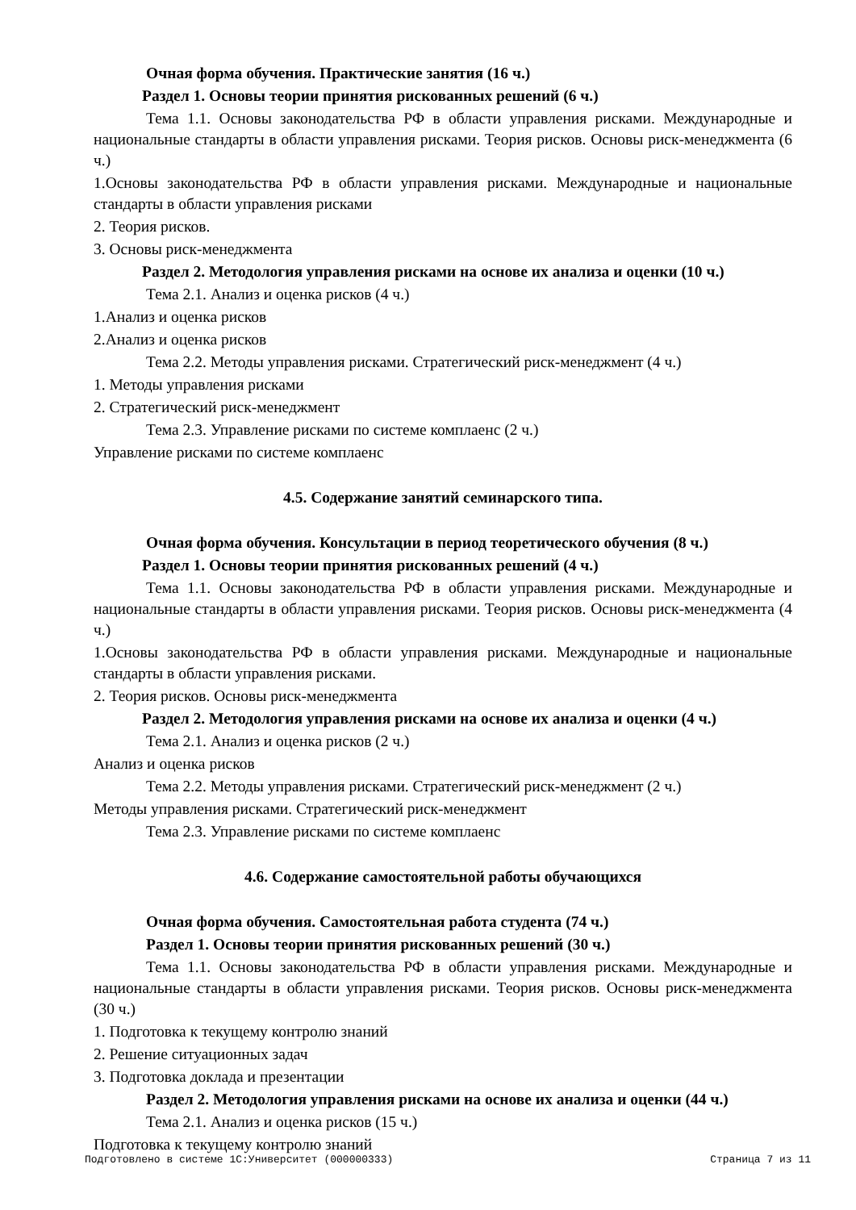Очная форма обучения. Практические занятия (16 ч.)
Раздел 1. Основы теории принятия рискованных решений (6 ч.)
Тема 1.1. Основы законодательства РФ в области управления рисками. Международные и национальные стандарты в области управления рисками. Теория рисков. Основы риск-менеджмента (6 ч.)
1.Основы законодательства РФ в области управления рисками. Международные и национальные стандарты в области управления рисками
2. Теория рисков.
3. Основы риск-менеджмента
Раздел 2. Методология управления рисками на основе их анализа и оценки (10 ч.)
Тема 2.1. Анализ и оценка рисков (4 ч.)
1.Анализ и оценка рисков
2.Анализ и оценка рисков
Тема 2.2. Методы управления рисками. Стратегический риск-менеджмент (4 ч.)
1. Методы управления рисками
2. Стратегический риск-менеджмент
Тема 2.3. Управление рисками по системе комплаенс (2 ч.)
Управление рисками по системе комплаенс
4.5. Содержание занятий семинарского типа.
Очная форма обучения. Консультации в период теоретического обучения (8 ч.)
Раздел 1. Основы теории принятия рискованных решений (4 ч.)
Тема 1.1. Основы законодательства РФ в области управления рисками. Международные и национальные стандарты в области управления рисками. Теория рисков. Основы риск-менеджмента (4 ч.)
1.Основы законодательства РФ в области управления рисками. Международные и национальные стандарты в области управления рисками.
2. Теория рисков. Основы риск-менеджмента
Раздел 2. Методология управления рисками на основе их анализа и оценки (4 ч.)
Тема 2.1. Анализ и оценка рисков (2 ч.)
Анализ и оценка рисков
Тема 2.2. Методы управления рисками. Стратегический риск-менеджмент (2 ч.)
Методы управления рисками. Стратегический риск-менеджмент
Тема 2.3. Управление рисками по системе комплаенс
4.6. Содержание самостоятельной работы обучающихся
Очная форма обучения. Самостоятельная работа студента (74 ч.)
Раздел 1. Основы теории принятия рискованных решений (30 ч.)
Тема 1.1. Основы законодательства РФ в области управления рисками. Международные и национальные стандарты в области управления рисками. Теория рисков. Основы риск-менеджмента (30 ч.)
1. Подготовка к текущему контролю знаний
2. Решение ситуационных задач
3. Подготовка доклада и презентации
Раздел 2. Методология управления рисками на основе их анализа и оценки (44 ч.)
Тема 2.1. Анализ и оценка рисков (15 ч.)
Подготовка к текущему контролю знаний
Подготовлено в системе 1С:Университет (000000333) Страница 7 из 11